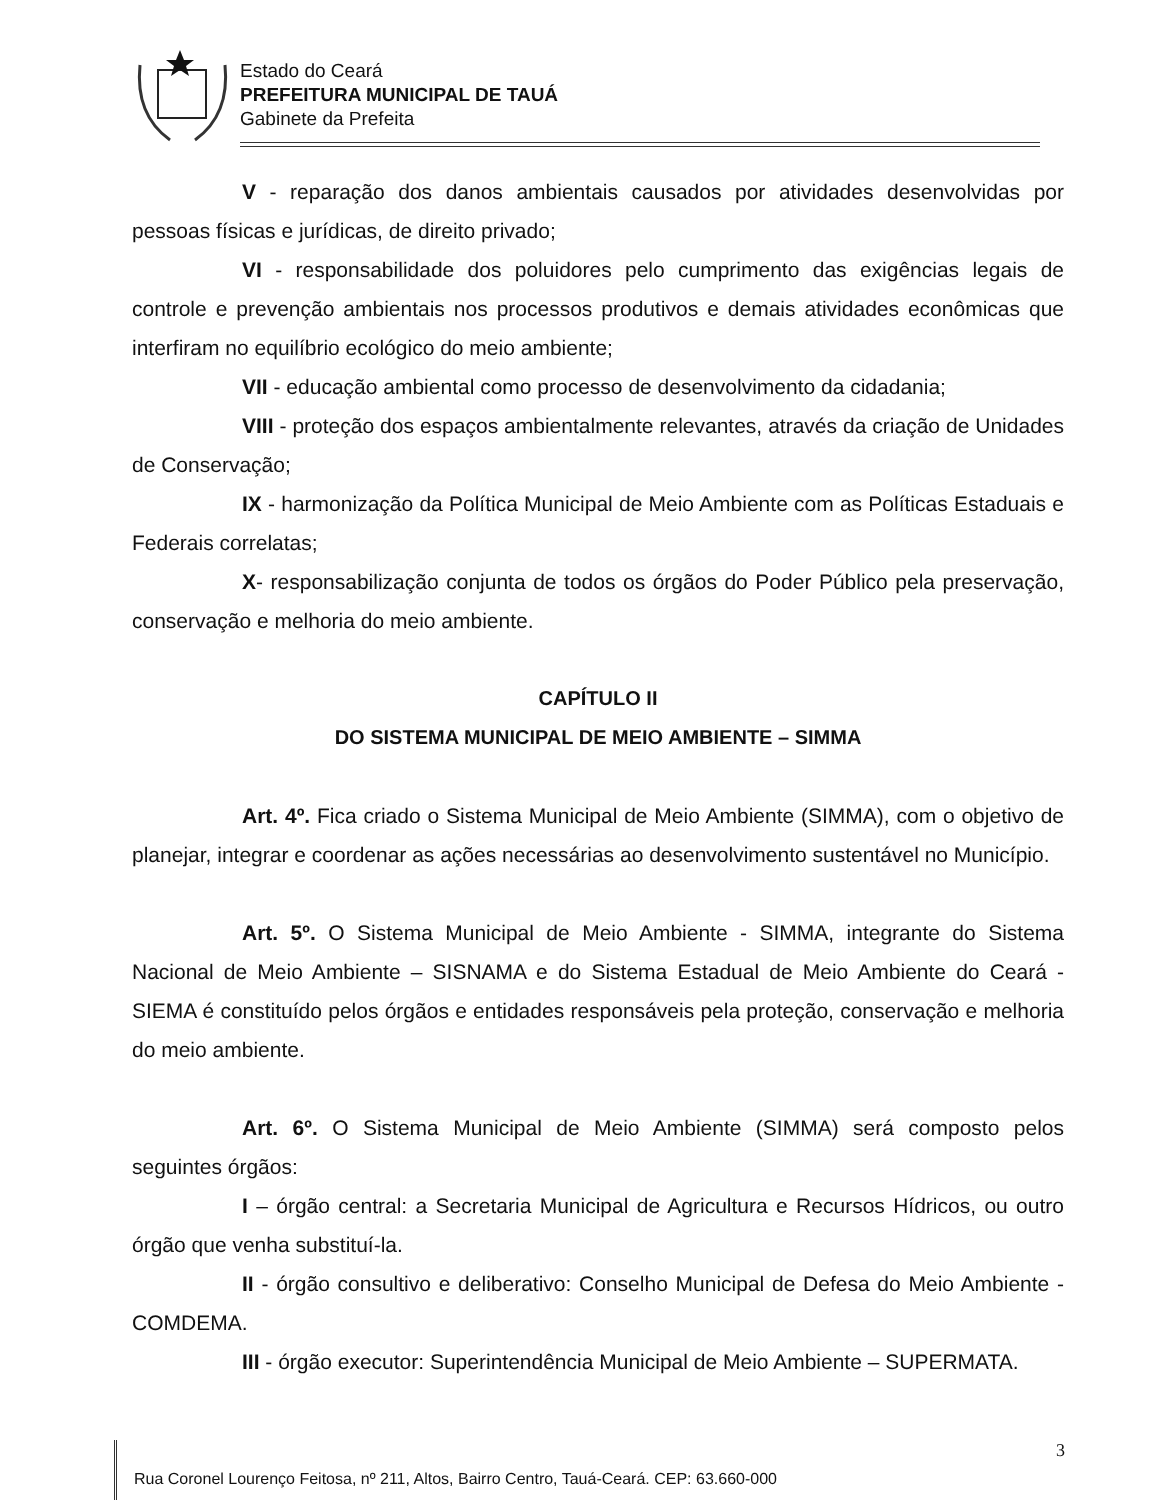Estado do Ceará
PREFEITURA MUNICIPAL DE TAUÁ
Gabinete da Prefeita
V - reparação dos danos ambientais causados por atividades desenvolvidas por pessoas físicas e jurídicas, de direito privado;
VI - responsabilidade dos poluidores pelo cumprimento das exigências legais de controle e prevenção ambientais nos processos produtivos e demais atividades econômicas que interfiram no equilíbrio ecológico do meio ambiente;
VII - educação ambiental como processo de desenvolvimento da cidadania;
VIII - proteção dos espaços ambientalmente relevantes, através da criação de Unidades de Conservação;
IX - harmonização da Política Municipal de Meio Ambiente com as Políticas Estaduais e Federais correlatas;
X- responsabilização conjunta de todos os órgãos do Poder Público pela preservação, conservação e melhoria do meio ambiente.
CAPÍTULO II
DO SISTEMA MUNICIPAL DE MEIO AMBIENTE – SIMMA
Art. 4º. Fica criado o Sistema Municipal de Meio Ambiente (SIMMA), com o objetivo de planejar, integrar e coordenar as ações necessárias ao desenvolvimento sustentável no Município.
Art. 5º. O Sistema Municipal de Meio Ambiente - SIMMA, integrante do Sistema Nacional de Meio Ambiente – SISNAMA e do Sistema Estadual de Meio Ambiente do Ceará - SIEMA é constituído pelos órgãos e entidades responsáveis pela proteção, conservação e melhoria do meio ambiente.
Art. 6º. O Sistema Municipal de Meio Ambiente (SIMMA) será composto pelos seguintes órgãos:
I – órgão central: a Secretaria Municipal de Agricultura e Recursos Hídricos, ou outro órgão que venha substituí-la.
II - órgão consultivo e deliberativo: Conselho Municipal de Defesa do Meio Ambiente - COMDEMA.
III - órgão executor: Superintendência Municipal de Meio Ambiente – SUPERMATA.
3
Rua Coronel Lourenço Feitosa, nº 211, Altos, Bairro Centro, Tauá-Ceará. CEP: 63.660-000